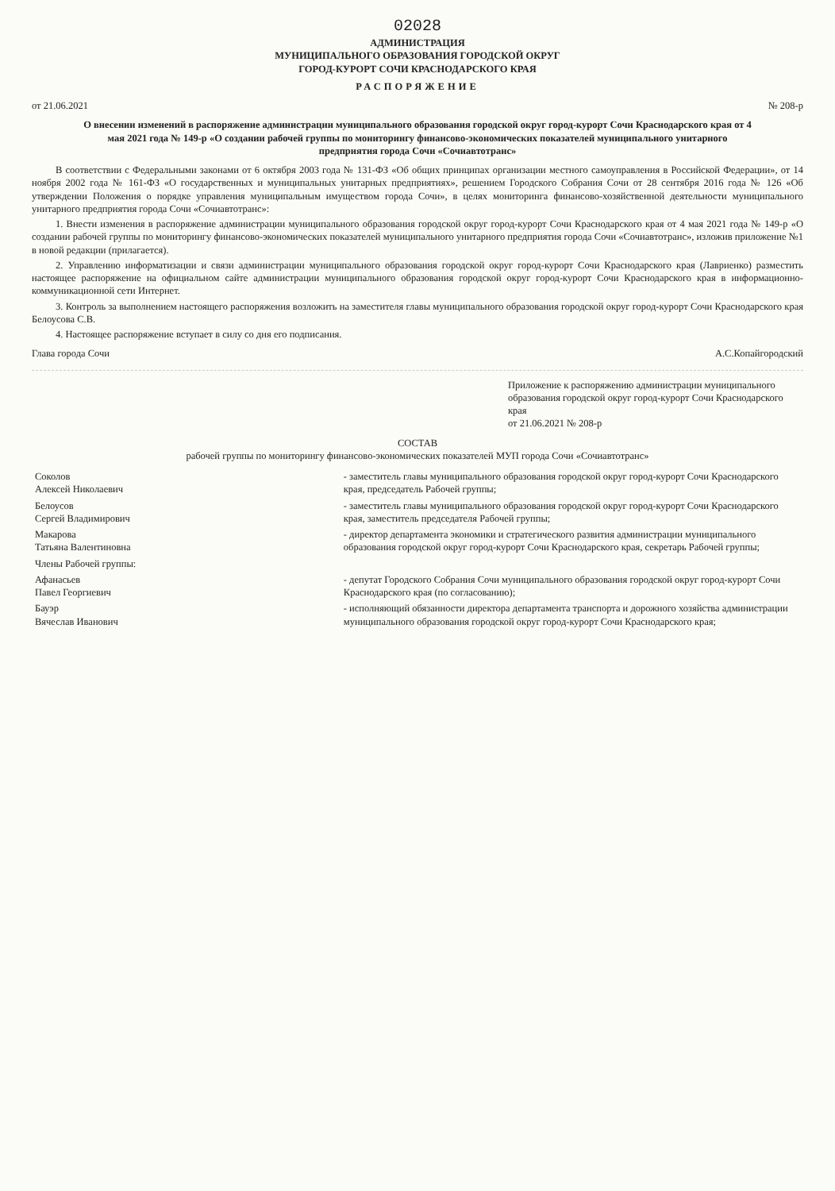02028
АДМИНИСТРАЦИЯ
МУНИЦИПАЛЬНОГО ОБРАЗОВАНИЯ ГОРОДСКОЙ ОКРУГ
ГОРОД-КУРОРТ СОЧИ КРАСНОДАРСКОГО КРАЯ
РАСПОРЯЖЕНИЕ
от 21.06.2021 № 208-р
О внесении изменений в распоряжение администрации муниципального образования городской округ город-курорт Сочи Краснодарского края от 4 мая 2021 года № 149-р «О создании рабочей группы по мониторингу финансово-экономических показателей муниципального унитарного предприятия города Сочи «Сочиавтотранс»
В соответствии с Федеральными законами от 6 октября 2003 года № 131-ФЗ «Об общих принципах организации местного самоуправления в Российской Федерации», от 14 ноября 2002 года № 161-ФЗ «О государственных и муниципальных унитарных предприятиях», решением Городского Собрания Сочи от 28 сентября 2016 года № 126 «Об утверждении Положения о порядке управления муниципальным имуществом города Сочи», в целях мониторинга финансово-хозяйственной деятельности муниципального унитарного предприятия города Сочи «Сочиавтотранс»:
1. Внести изменения в распоряжение администрации муниципального образования городской округ город-курорт Сочи Краснодарского края от 4 мая 2021 года № 149-р «О создании рабочей группы по мониторингу финансово-экономических показателей муниципального унитарного предприятия города Сочи «Сочиавтотранс», изложив приложение №1 в новой редакции (прилагается).
2. Управлению информатизации и связи администрации муниципального образования городской округ город-курорт Сочи Краснодарского края (Лавриенко) разместить настоящее распоряжение на официальном сайте администрации муниципального образования городской округ город-курорт Сочи Краснодарского края в информационно-коммуникационной сети Интернет.
3. Контроль за выполнением настоящего распоряжения возложить на заместителя главы муниципального образования городской округ город-курорт Сочи Краснодарского края Белоусова С.В.
4. Настоящее распоряжение вступает в силу со дня его подписания.
Глава города Сочи А.С.Копайгородский
Приложение к распоряжению администрации муниципального образования городской округ город-курорт Сочи Краснодарского края
от 21.06.2021 № 208-р
СОСТАВ
рабочей группы по мониторингу финансово-экономических показателей МУП города Сочи «Сочиавтотранс»
| Соколов Алексей Николаевич | - заместитель главы муниципального образования городской округ город-курорт Сочи Краснодарского края, председатель Рабочей группы; |
| Белоусов Сергей Владимирович | - заместитель главы муниципального образования городской округ город-курорт Сочи Краснодарского края, заместитель председателя Рабочей группы; |
| Макарова Татьяна Валентиновна | - директор департамента экономики и стратегического развития администрации муниципального образования городской округ город-курорт Сочи Краснодарского края, секретарь Рабочей группы; |
| Члены Рабочей группы: | |
| Афанасьев Павел Георгиевич | - депутат Городского Собрания Сочи муниципального образования городской округ город-курорт Сочи Краснодарского края (по согласованию); |
| Бауэр Вячеслав Иванович | - исполняющий обязанности директора департамента транспорта и дорожного хозяйства администрации муниципального образования городской округ город-курорт Сочи Краснодарского края; |